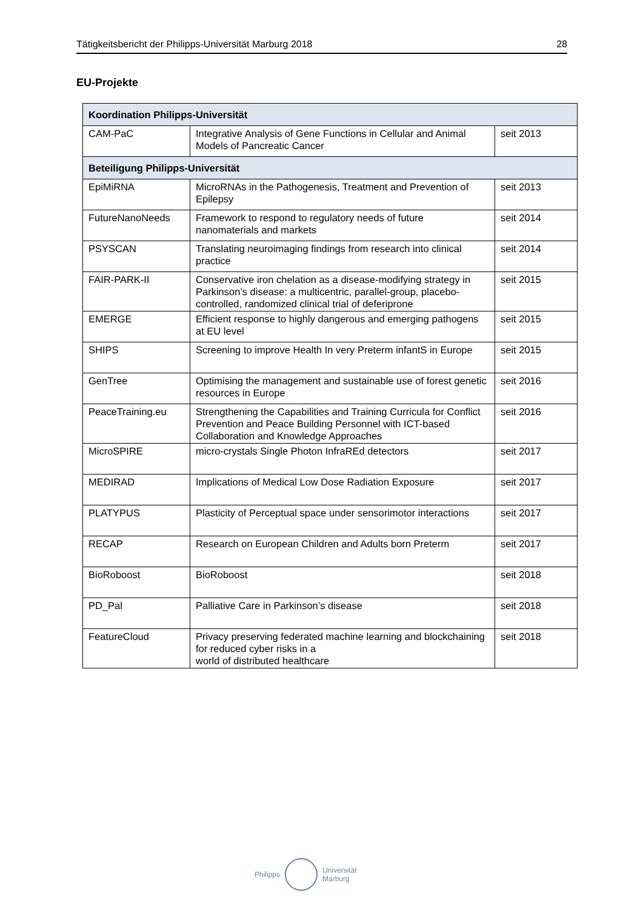Tätigkeitsbericht der Philipps-Universität Marburg 2018 28
EU-Projekte
| Koordination Philipps-Universität | | |
| --- | --- | --- |
| CAM-PaC | Integrative Analysis of Gene Functions in Cellular and Animal Models of Pancreatic Cancer | seit 2013 |
| Beteiligung Philipps-Universität | | |
| EpiMiRNA | MicroRNAs in the Pathogenesis, Treatment and Prevention of Epilepsy | seit 2013 |
| FutureNanoNeeds | Framework to respond to regulatory needs of future nanomaterials and markets | seit 2014 |
| PSYSCAN | Translating neuroimaging findings from research into clinical practice | seit 2014 |
| FAIR-PARK-II | Conservative iron chelation as a disease-modifying strategy in Parkinson’s disease: a multicentric, parallel-group, placebo-controlled, randomized clinical trial of deferiprone | seit 2015 |
| EMERGE | Efficient response to highly dangerous and emerging pathogens at EU level | seit 2015 |
| SHIPS | Screening to improve Health In very Preterm infantS in Europe | seit 2015 |
| GenTree | Optimising the management and sustainable use of forest genetic resources in Europe | seit 2016 |
| PeaceTraining.eu | Strengthening the Capabilities and Training Curricula for Conflict Prevention and Peace Building Personnel with ICT-based Collaboration and Knowledge Approaches | seit 2016 |
| MicroSPIRE | micro-crystals Single Photon InfraREd detectors | seit 2017 |
| MEDIRAD | Implications of Medical Low Dose Radiation Exposure | seit 2017 |
| PLATYPUS | Plasticity of Perceptual space under sensorimotor interactions | seit 2017 |
| RECAP | Research on European Children and Adults born Preterm | seit 2017 |
| BioRoboost | BioRoboost | seit 2018 |
| PD_Pal | Palliative Care in Parkinson’s disease | seit 2018 |
| FeatureCloud | Privacy preserving federated machine learning and blockchaining for reduced cyber risks in a world of distributed healthcare | seit 2018 |
Philipps
Universität
Marburg